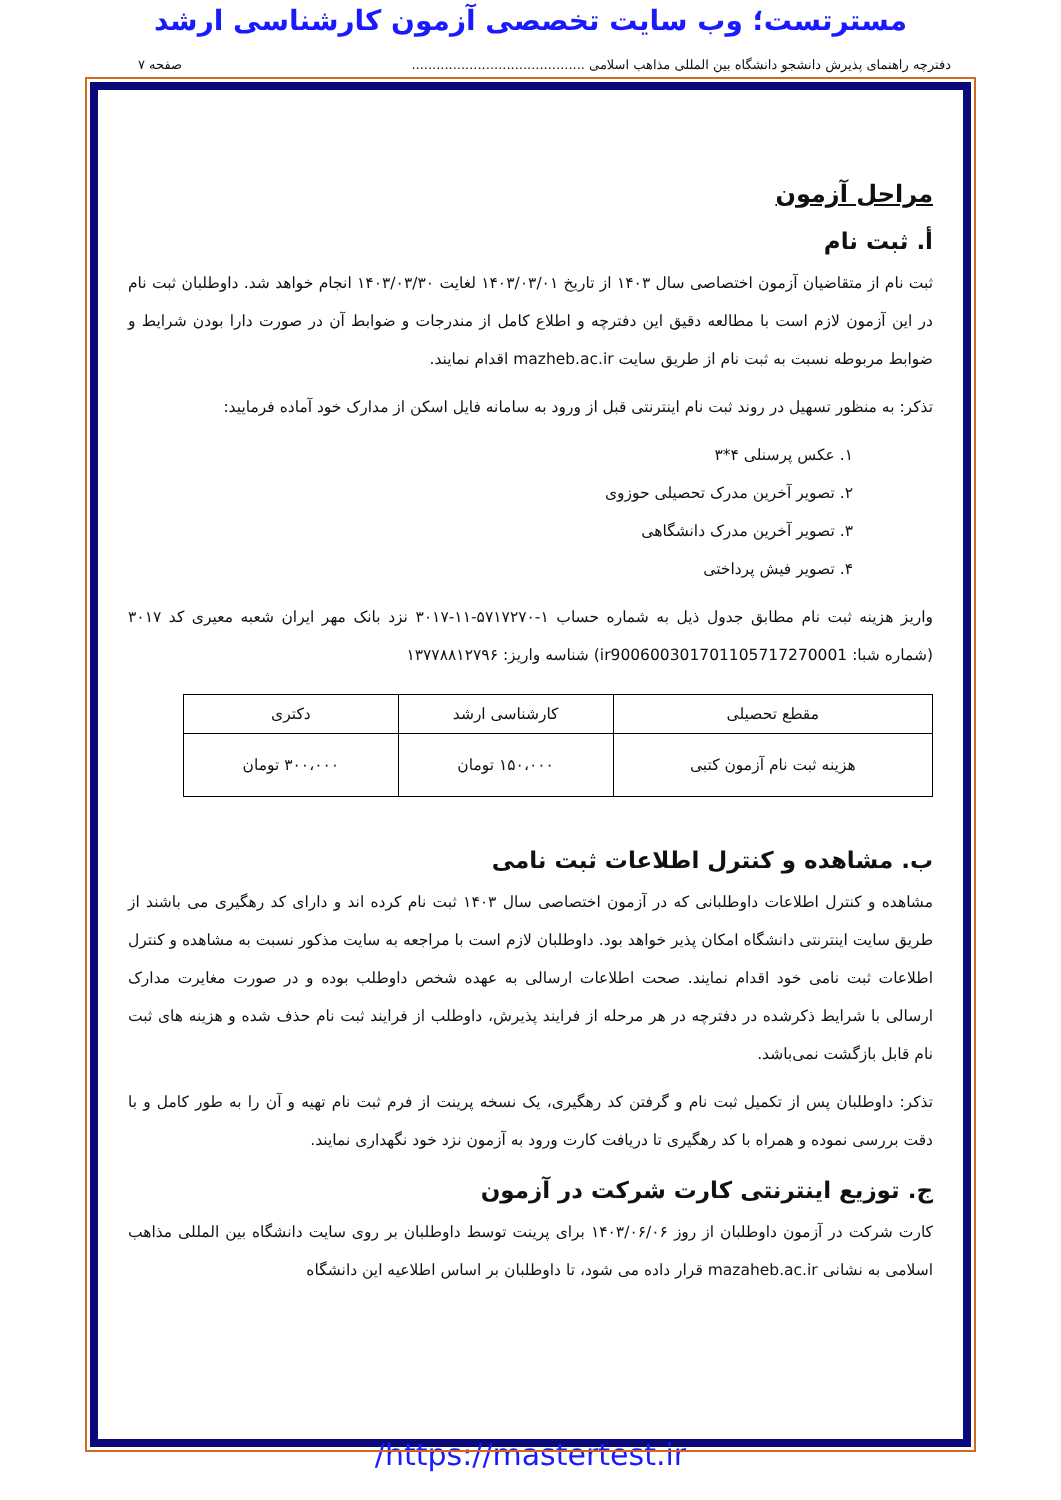مسترتست؛ وب سایت تخصصی آزمون کارشناسی ارشد
دفترچه راهنمای پذیرش دانشجو دانشگاه بین المللی مذاهب اسلامی .......................................... صفحه ۷
مراحل آزمون
أ. ثبت نام
ثبت نام از متقاضیان آزمون اختصاصی سال ۱۴۰۳ از تاریخ ۱۴۰۳/۰۳/۰۱ لغایت ۱۴۰۳/۰۳/۳۰ انجام خواهد شد. داوطلبان ثبت نام در این آزمون لازم است با مطالعه دقیق این دفترچه و اطلاع کامل از مندرجات و ضوابط آن در صورت دارا بودن شرایط و ضوابط مربوطه نسبت به ثبت نام از طریق سایت mazheb.ac.ir اقدام نمایند.
تذکر: به منظور تسهیل در روند ثبت نام اینترنتی قبل از ورود به سامانه فایل اسکن از مدارک خود آماده فرمایید:
۱. عکس پرسنلی ۴*۳
۲. تصویر آخرین مدرک تحصیلی حوزوی
۳. تصویر آخرین مدرک دانشگاهی
۴. تصویر فیش پرداختی
واریز هزینه ثبت نام مطابق جدول ذیل به شماره حساب ۱-۵۷۱۷۲۷۰-۱۱-۳۰۱۷ نزد بانک مهر ایران شعبه معیری کد ۳۰۱۷ (شماره شبا: ir900600301701105717270001) شناسه واریز: ۱۳۷۷۸۸۱۲۷۹۶
| مقطع تحصیلی | کارشناسی ارشد | دکتری |
| --- | --- | --- |
| هزینه ثبت نام آزمون کتبی | ۱۵۰،۰۰۰ تومان | ۳۰۰،۰۰۰ تومان |
ب. مشاهده و کنترل اطلاعات ثبت نامی
مشاهده و کنترل اطلاعات داوطلبانی که در آزمون اختصاصی سال ۱۴۰۳ ثبت نام کرده اند و دارای کد رهگیری می باشند از طریق سایت اینترنتی دانشگاه امکان پذیر خواهد بود. داوطلبان لازم است با مراجعه به سایت مذکور نسبت به مشاهده و کنترل اطلاعات ثبت نامی خود اقدام نمایند. صحت اطلاعات ارسالی به عهده شخص داوطلب بوده و در صورت مغایرت مدارک ارسالی با شرایط ذکرشده در دفترچه در هر مرحله از فرایند پذیرش، داوطلب از فرایند ثبت نام حذف شده و هزینه های ثبت نام قابل بازگشت نمی‌باشد.
تذکر: داوطلبان پس از تکمیل ثبت نام و گرفتن کد رهگیری، یک نسخه پرینت از فرم ثبت نام تهیه و آن را به طور کامل و با دقت بررسی نموده و همراه با کد رهگیری تا دریافت کارت ورود به آزمون نزد خود نگهداری نمایند.
ج. توزیع اینترنتی کارت شرکت در آزمون
کارت شرکت در آزمون داوطلبان از روز ۱۴۰۳/۰۶/۰۶ برای پرینت توسط داوطلبان بر روی سایت دانشگاه بین المللی مذاهب اسلامی به نشانی mazaheb.ac.ir قرار داده می شود، تا داوطلبان بر اساس اطلاعیه این دانشگاه
https://mastertest.ir/